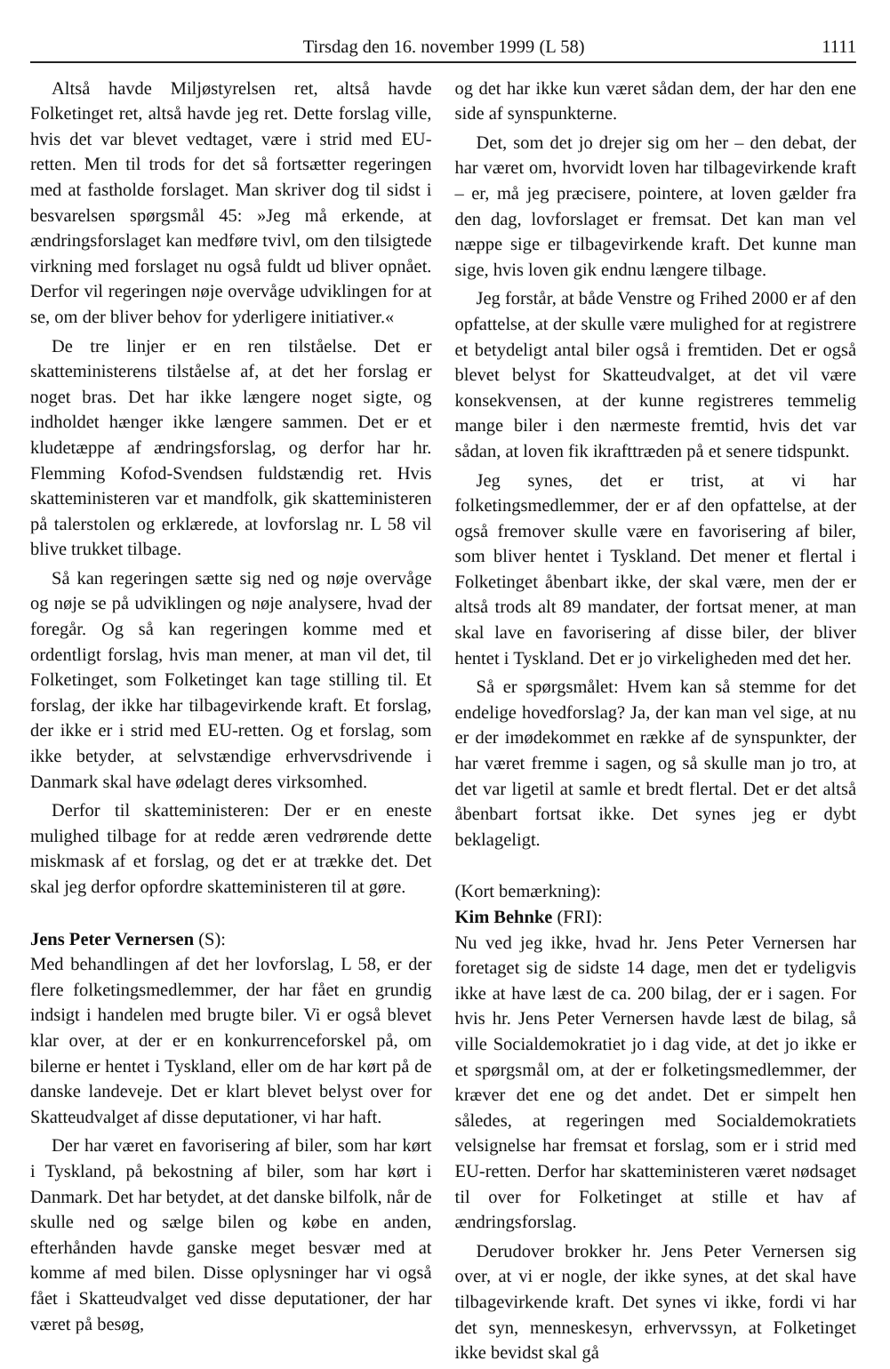Tirsdag den 16. november 1999 (L 58) 1111
Altså havde Miljøstyrelsen ret, altså havde Folketinget ret, altså havde jeg ret. Dette forslag ville, hvis det var blevet vedtaget, være i strid med EU-retten. Men til trods for det så fortsætter regeringen med at fastholde forslaget. Man skriver dog til sidst i besvarelsen spørgsmål 45: »Jeg må erkende, at ændringsforslaget kan medføre tvivl, om den tilsigtede virkning med forslaget nu også fuldt ud bliver opnået. Derfor vil regeringen nøje overvåge udviklingen for at se, om der bliver behov for yderligere initiativer.«
De tre linjer er en ren tilståelse. Det er skatteministerens tilståelse af, at det her forslag er noget bras. Det har ikke længere noget sigte, og indholdet hænger ikke længere sammen. Det er et kludetæppe af ændringsforslag, og derfor har hr. Flemming Kofod-Svendsen fuldstændig ret. Hvis skatteministeren var et mandfolk, gik skatteministeren på talerstolen og erklærede, at lovforslag nr. L 58 vil blive trukket tilbage.
Så kan regeringen sætte sig ned og nøje overvåge og nøje se på udviklingen og nøje analysere, hvad der foregår. Og så kan regeringen komme med et ordentligt forslag, hvis man mener, at man vil det, til Folketinget, som Folketinget kan tage stilling til. Et forslag, der ikke har tilbagevirkende kraft. Et forslag, der ikke er i strid med EU-retten. Og et forslag, som ikke betyder, at selvstændige erhvervsdrivende i Danmark skal have ødelagt deres virksomhed.
Derfor til skatteministeren: Der er en eneste mulighed tilbage for at redde æren vedrørende dette miskmask af et forslag, og det er at trække det. Det skal jeg derfor opfordre skatteministeren til at gøre.
Jens Peter Vernersen (S):
Med behandlingen af det her lovforslag, L 58, er der flere folketingsmedlemmer, der har fået en grundig indsigt i handelen med brugte biler. Vi er også blevet klar over, at der er en konkurrenceforskel på, om bilerne er hentet i Tyskland, eller om de har kørt på de danske landeveje. Det er klart blevet belyst over for Skatteudvalget af disse deputationer, vi har haft.
Der har været en favorisering af biler, som har kørt i Tyskland, på bekostning af biler, som har kørt i Danmark. Det har betydet, at det danske bilfolk, når de skulle ned og sælge bilen og købe en anden, efterhånden havde ganske meget besvær med at komme af med bilen. Disse oplysninger har vi også fået i Skatteudvalget ved disse deputationer, der har været på besøg,
og det har ikke kun været sådan dem, der har den ene side af synspunkterne.
Det, som det jo drejer sig om her – den debat, der har været om, hvorvidt loven har tilbagevirkende kraft – er, må jeg præcisere, pointere, at loven gælder fra den dag, lovforslaget er fremsat. Det kan man vel næppe sige er tilbagevirkende kraft. Det kunne man sige, hvis loven gik endnu længere tilbage.
Jeg forstår, at både Venstre og Frihed 2000 er af den opfattelse, at der skulle være mulighed for at registrere et betydeligt antal biler også i fremtiden. Det er også blevet belyst for Skatteudvalget, at det vil være konsekvensen, at der kunne registreres temmelig mange biler i den nærmeste fremtid, hvis det var sådan, at loven fik ikrafttræden på et senere tidspunkt.
Jeg synes, det er trist, at vi har folketingsmedlemmer, der er af den opfattelse, at der også fremover skulle være en favorisering af biler, som bliver hentet i Tyskland. Det mener et flertal i Folketinget åbenbart ikke, der skal være, men der er altså trods alt 89 mandater, der fortsat mener, at man skal lave en favorisering af disse biler, der bliver hentet i Tyskland. Det er jo virkeligheden med det her.
Så er spørgsmålet: Hvem kan så stemme for det endelige hovedforslag? Ja, der kan man vel sige, at nu er der imødekommet en række af de synspunkter, der har været fremme i sagen, og så skulle man jo tro, at det var ligetil at samle et bredt flertal. Det er det altså åbenbart fortsat ikke. Det synes jeg er dybt beklageligt.
(Kort bemærkning):
Kim Behnke (FRI):
Nu ved jeg ikke, hvad hr. Jens Peter Vernersen har foretaget sig de sidste 14 dage, men det er tydeligvis ikke at have læst de ca. 200 bilag, der er i sagen. For hvis hr. Jens Peter Vernersen havde læst de bilag, så ville Socialdemokratiet jo i dag vide, at det jo ikke er et spørgsmål om, at der er folketingsmedlemmer, der kræver det ene og det andet. Det er simpelt hen således, at regeringen med Socialdemokratiets velsignelse har fremsat et forslag, som er i strid med EU-retten. Derfor har skatteministeren været nødsaget til over for Folketinget at stille et hav af ændringsforslag.
Derudover brokker hr. Jens Peter Vernersen sig over, at vi er nogle, der ikke synes, at det skal have tilbagevirkende kraft. Det synes vi ikke, fordi vi har det syn, menneskesyn, erhvervssyn, at Folketinget ikke bevidst skal gå